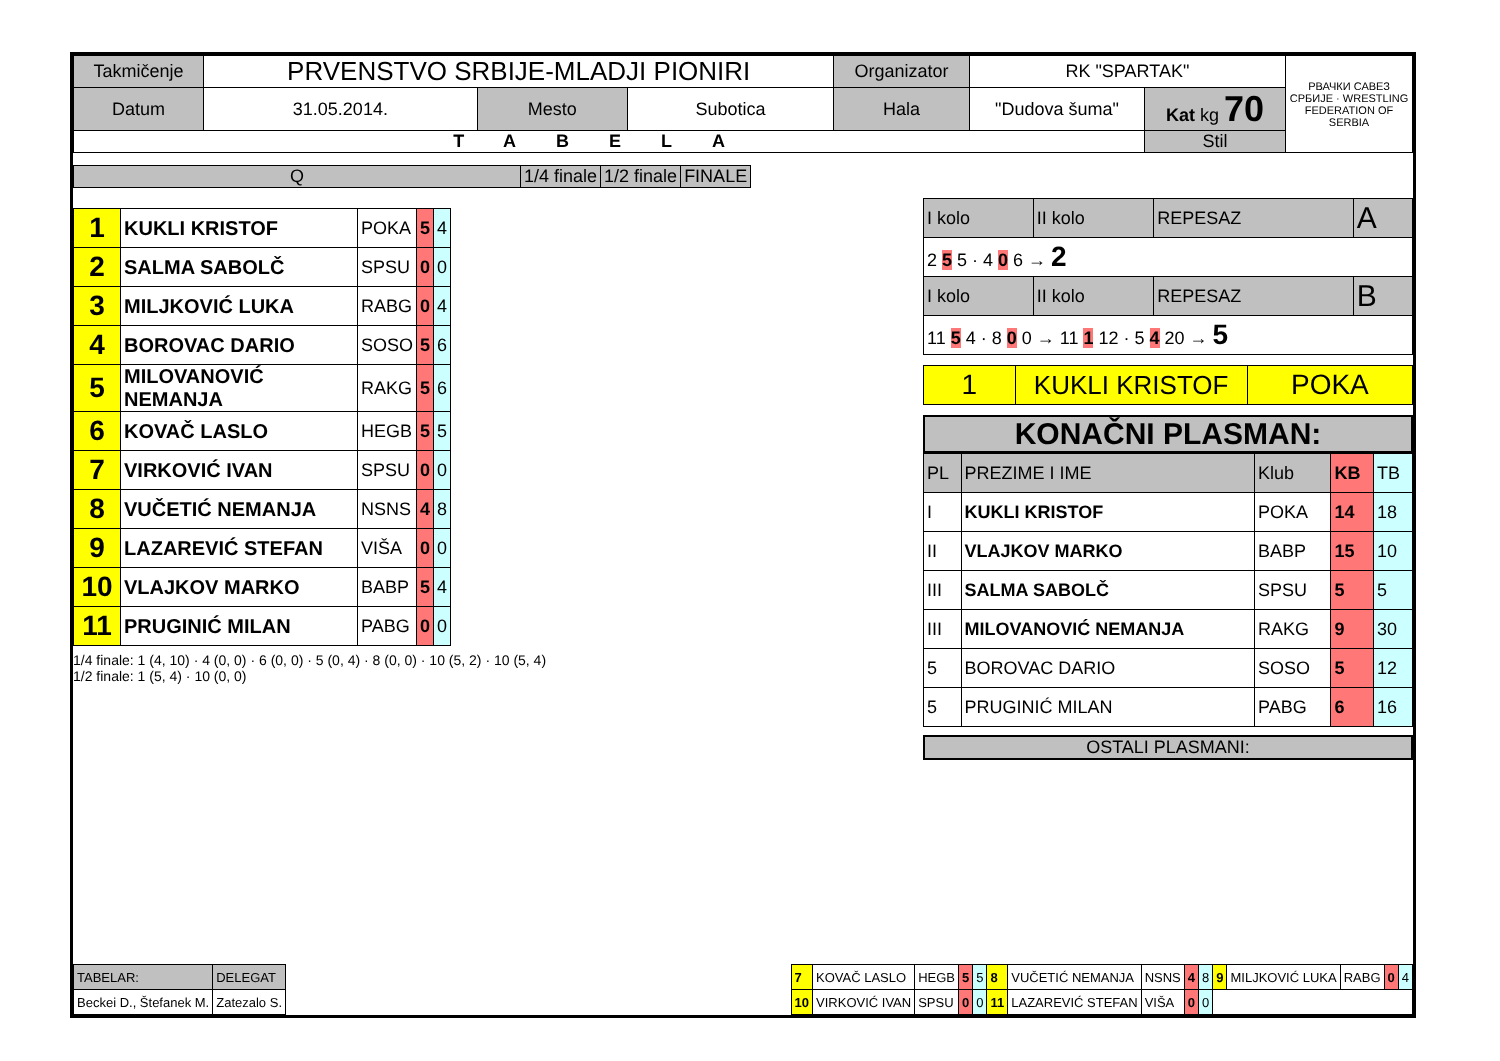| Takmičenje | PRVENSTVO SRBIJE-MLADJI PIONIRI | | | Organizator | RK "SPARTAK" | | РВАЧКИ САВЕЗ СРБИЈЕ · WRESTLING FEDERATION OF SERBIA |
| Datum | 31.05.2014. | Mesto | Subotica | Hala | "Dudova šuma" | Kat kg 70 | |
| TABELA | | | | | | Stil | |
| Q | 1/4 finale | 1/2 finale | FINALE |
| 1 | KUKLI KRISTOF | POKA | 5 | 4 |
| 2 | SALMA SABOLČ | SPSU | 0 | 0 |
| 3 | MILJKOVIĆ LUKA | RABG | 0 | 4 |
| 4 | BOROVAC DARIO | SOSO | 5 | 6 |
| 5 | MILOVANOVIĆ NEMANJA | RAKG | 5 | 6 |
| 6 | KOVAČ LASLO | HEGB | 5 | 5 |
| 7 | VIRKOVIĆ IVAN | SPSU | 0 | 0 |
| 8 | VUČETIĆ NEMANJA | NSNS | 4 | 8 |
| 9 | LAZAREVIĆ STEFAN | VIŠA | 0 | 0 |
| 10 | VLAJKOV MARKO | BABP | 5 | 4 |
| 11 | PRUGINIĆ MILAN | PABG | 0 | 0 |
1/4 finale: 1 (4, 10) · 4 (0, 0) · 6 (0, 0) · 5 (0, 4) · 8 (0, 0) · 10 (5, 2) · 10 (5, 4)
1/2 finale: 1 (5, 4) · 10 (0, 0)
| I kolo | II kolo | REPESAZ | A |
| 2 5 5 · 4 0 6 → 2 | | | |
| I kolo | II kolo | REPESAZ | B |
| 11 5 4 · 8 0 0 → 11 1 12 · 5 4 20 → 5 | | | |
| 1 | KUKLI KRISTOF | POKA |
KONAČNI PLASMAN:
| PL | PREZIME I IME | Klub | KB | TB |
| I | KUKLI KRISTOF | POKA | 14 | 18 |
| II | VLAJKOV MARKO | BABP | 15 | 10 |
| III | SALMA SABOLČ | SPSU | 5 | 5 |
| III | MILOVANOVIĆ NEMANJA | RAKG | 9 | 30 |
| 5 | BOROVAC DARIO | SOSO | 5 | 12 |
| 5 | PRUGINIĆ MILAN | PABG | 6 | 16 |
OSTALI PLASMANI:
| TABELAR: | DELEGAT |
| Beckei D., Štefanek M. | Zatezalo S. |
| 7 | KOVAČ LASLO | HEGB | 5 | 5 | 8 | VUČETIĆ NEMANJA | NSNS | 4 | 8 | 9 | MILJKOVIĆ LUKA | RABG | 0 | 4 |
| 10 | VIRKOVIĆ IVAN | SPSU | 0 | 0 | 11 | LAZAREVIĆ STEFAN | VIŠA | 0 | 0 | | | | | |